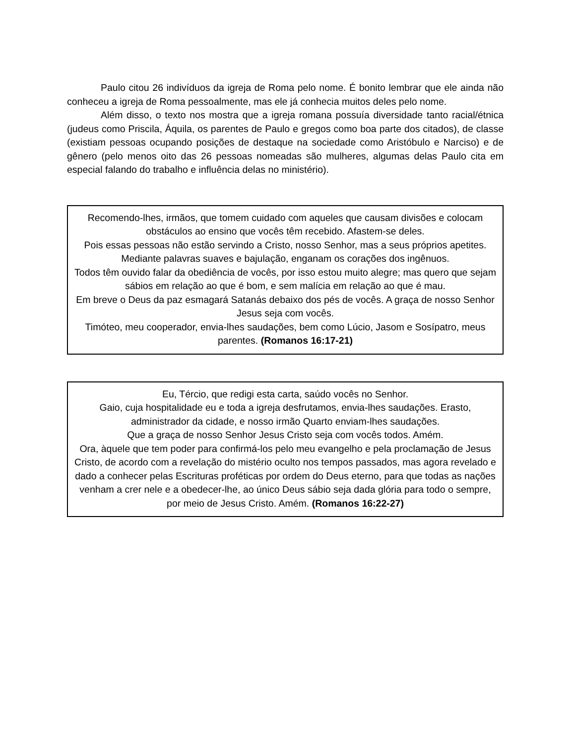Paulo citou 26 indivíduos da igreja de Roma pelo nome. É bonito lembrar que ele ainda não conheceu a igreja de Roma pessoalmente, mas ele já conhecia muitos deles pelo nome.
Além disso, o texto nos mostra que a igreja romana possuía diversidade tanto racial/étnica (judeus como Priscila, Áquila, os parentes de Paulo e gregos como boa parte dos citados), de classe (existiam pessoas ocupando posições de destaque na sociedade como Aristóbulo e Narciso) e de gênero (pelo menos oito das 26 pessoas nomeadas são mulheres, algumas delas Paulo cita em especial falando do trabalho e influência delas no ministério).
Recomendo-lhes, irmãos, que tomem cuidado com aqueles que causam divisões e colocam obstáculos ao ensino que vocês têm recebido. Afastem-se deles.
Pois essas pessoas não estão servindo a Cristo, nosso Senhor, mas a seus próprios apetites. Mediante palavras suaves e bajulação, enganam os corações dos ingênuos.
Todos têm ouvido falar da obediência de vocês, por isso estou muito alegre; mas quero que sejam sábios em relação ao que é bom, e sem malícia em relação ao que é mau.
Em breve o Deus da paz esmagará Satanás debaixo dos pés de vocês. A graça de nosso Senhor Jesus seja com vocês.
Timóteo, meu cooperador, envia-lhes saudações, bem como Lúcio, Jasom e Sosípatro, meus parentes. (Romanos 16:17-21)
Eu, Tércio, que redigi esta carta, saúdo vocês no Senhor.
Gaio, cuja hospitalidade eu e toda a igreja desfrutamos, envia-lhes saudações. Erasto, administrador da cidade, e nosso irmão Quarto enviam-lhes saudações.
Que a graça de nosso Senhor Jesus Cristo seja com vocês todos. Amém.
Ora, àquele que tem poder para confirmá-los pelo meu evangelho e pela proclamação de Jesus Cristo, de acordo com a revelação do mistério oculto nos tempos passados, mas agora revelado e dado a conhecer pelas Escrituras proféticas por ordem do Deus eterno, para que todas as nações venham a crer nele e a obedecer-lhe, ao único Deus sábio seja dada glória para todo o sempre, por meio de Jesus Cristo. Amém. (Romanos 16:22-27)